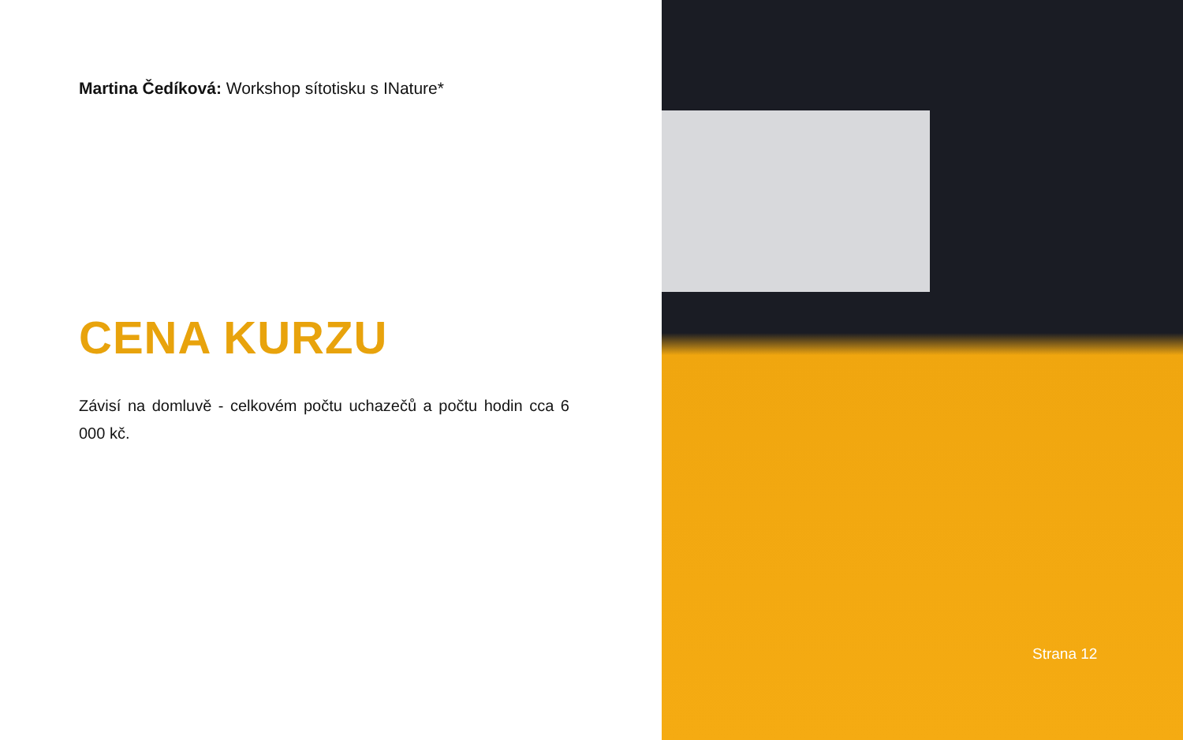Martina Čedíková: Workshop sítotisku s INature*
CENA KURZU
Závisí na domluvě - celkovém počtu uchazečů a počtu hodin cca 6 000 kč.
Strana 12